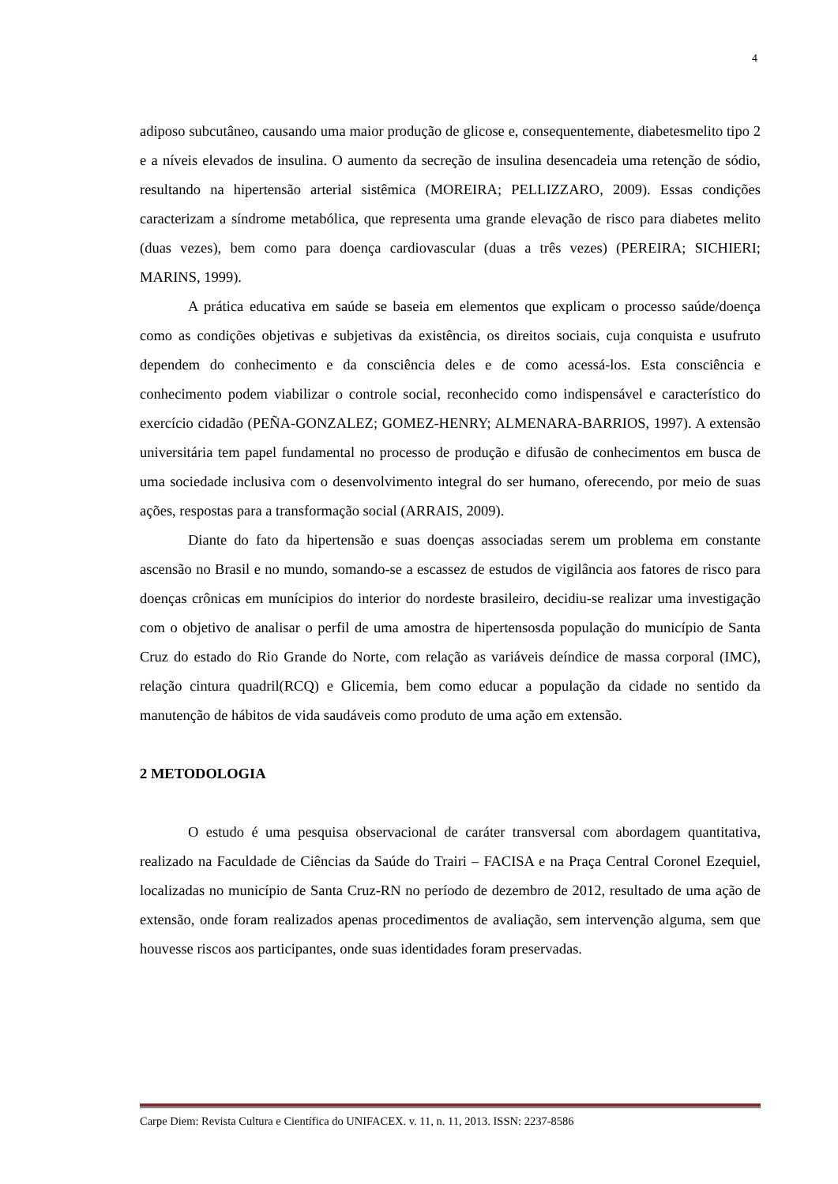4
adiposo subcutâneo, causando uma maior produção de glicose e, consequentemente, diabetesmelito tipo 2 e a níveis elevados de insulina. O aumento da secreção de insulina desencadeia uma retenção de sódio, resultando na hipertensão arterial sistêmica (MOREIRA; PELLIZZARO, 2009). Essas condições caracterizam a síndrome metabólica, que representa uma grande elevação de risco para diabetes melito (duas vezes), bem como para doença cardiovascular (duas a três vezes) (PEREIRA; SICHIERI; MARINS, 1999).
A prática educativa em saúde se baseia em elementos que explicam o processo saúde/doença como as condições objetivas e subjetivas da existência, os direitos sociais, cuja conquista e usufruto dependem do conhecimento e da consciência deles e de como acessá-los. Esta consciência e conhecimento podem viabilizar o controle social, reconhecido como indispensável e característico do exercício cidadão (PEÑA-GONZALEZ; GOMEZ-HENRY; ALMENARA-BARRIOS, 1997). A extensão universitária tem papel fundamental no processo de produção e difusão de conhecimentos em busca de uma sociedade inclusiva com o desenvolvimento integral do ser humano, oferecendo, por meio de suas ações, respostas para a transformação social (ARRAIS, 2009).
Diante do fato da hipertensão e suas doenças associadas serem um problema em constante ascensão no Brasil e no mundo, somando-se a escassez de estudos de vigilância aos fatores de risco para doenças crônicas em munícipios do interior do nordeste brasileiro, decidiu-se realizar uma investigação com o objetivo de analisar o perfil de uma amostra de hipertensosda população do município de Santa Cruz do estado do Rio Grande do Norte, com relação as variáveis deíndice de massa corporal (IMC), relação cintura quadril(RCQ) e Glicemia, bem como educar a população da cidade no sentido da manutenção de hábitos de vida saudáveis como produto de uma ação em extensão.
2 METODOLOGIA
O estudo é uma pesquisa observacional de caráter transversal com abordagem quantitativa, realizado na Faculdade de Ciências da Saúde do Trairi – FACISA e na Praça Central Coronel Ezequiel, localizadas no município de Santa Cruz-RN no período de dezembro de 2012, resultado de uma ação de extensão, onde foram realizados apenas procedimentos de avaliação, sem intervenção alguma, sem que houvesse riscos aos participantes, onde suas identidades foram preservadas.
Carpe Diem: Revista Cultura e Científica do UNIFACEX. v. 11, n. 11, 2013. ISSN: 2237-8586